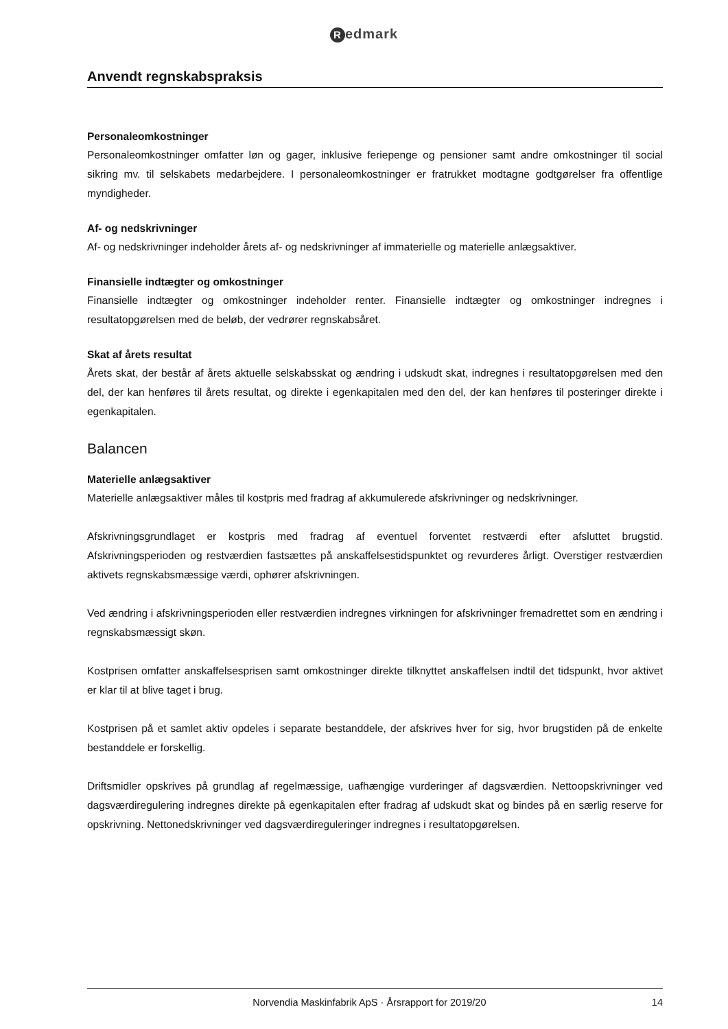Redmark
Anvendt regnskabspraksis
Personaleomkostninger
Personaleomkostninger omfatter løn og gager, inklusive feriepenge og pensioner samt andre omkostninger til social sikring mv. til selskabets medarbejdere. I personaleomkostninger er fratrukket modtagne godtgørelser fra offentlige myndigheder.
Af- og nedskrivninger
Af- og nedskrivninger indeholder årets af- og nedskrivninger af immaterielle og materielle anlægsaktiver.
Finansielle indtægter og omkostninger
Finansielle indtægter og omkostninger indeholder renter. Finansielle indtægter og omkostninger indregnes i resultatopgørelsen med de beløb, der vedrører regnskabsåret.
Skat af årets resultat
Årets skat, der består af årets aktuelle selskabsskat og ændring i udskudt skat, indregnes i resultatopgørelsen med den del, der kan henføres til årets resultat, og direkte i egenkapitalen med den del, der kan henføres til posteringer direkte i egenkapitalen.
Balancen
Materielle anlægsaktiver
Materielle anlægsaktiver måles til kostpris med fradrag af akkumulerede afskrivninger og nedskrivninger.
Afskrivningsgrundlaget er kostpris med fradrag af eventuel forventet restværdi efter afsluttet brugstid. Afskrivningsperioden og restværdien fastsættes på anskaffelsestidspunktet og revurderes årligt. Overstiger restværdien aktivets regnskabsmæssige værdi, ophører afskrivningen.
Ved ændring i afskrivningsperioden eller restværdien indregnes virkningen for afskrivninger fremadrettet som en ændring i regnskabsmæssigt skøn.
Kostprisen omfatter anskaffelsesprisen samt omkostninger direkte tilknyttet anskaffelsen indtil det tidspunkt, hvor aktivet er klar til at blive taget i brug.
Kostprisen på et samlet aktiv opdeles i separate bestanddele, der afskrives hver for sig, hvor brugstiden på de enkelte bestanddele er forskellig.
Driftsmidler opskrives på grundlag af regelmæssige, uafhængige vurderinger af dagsværdien. Nettoopskrivninger ved dagsværdiregulering indregnes direkte på egenkapitalen efter fradrag af udskudt skat og bindes på en særlig reserve for opskrivning. Nettonedskrivninger ved dagsværdireguleringer indregnes i resultatopgørelsen.
Norvendia Maskinfabrik ApS · Årsrapport for 2019/20
14